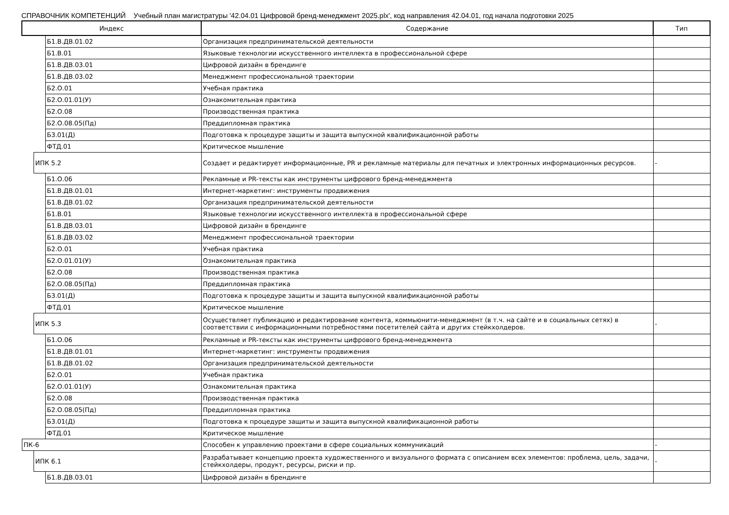СПРАВОЧНИК КОМПЕТЕНЦИЙ Учебный план магистратуры '42.04.01 Цифровой бренд-менеджмент 2025.plx', код направления 42.04.01, год начала подготовки 2025
| Индекс | | | Содержание | Тип |
| --- | --- | --- | --- | --- |
| | | Б1.В.ДВ.01.02 | Организация предпринимательской деятельности | |
| | | Б1.В.01 | Языковые технологии искусственного интеллекта в профессиональной сфере | |
| | | Б1.В.ДВ.03.01 | Цифровой дизайн в брендинге | |
| | | Б1.В.ДВ.03.02 | Менеджмент профессиональной траектории | |
| | | Б2.О.01 | Учебная практика | |
| | | Б2.О.01.01(У) | Ознакомительная практика | |
| | | Б2.О.08 | Производственная практика | |
| | | Б2.О.08.05(Пд) | Преддипломная практика | |
| | | Б3.01(Д) | Подготовка к процедуре защиты и защита выпускной квалификационной работы | |
| | | ФТД.01 | Критическое мышление | |
| | ИПК 5.2 | | Создает и редактирует информационные, PR и рекламные материалы для печатных и электронных информационных ресурсов. | - |
| | | Б1.О.06 | Рекламные и PR-тексты как инструменты цифрового бренд-менеджмента | |
| | | Б1.В.ДВ.01.01 | Интернет-маркетинг: инструменты продвижения | |
| | | Б1.В.ДВ.01.02 | Организация предпринимательской деятельности | |
| | | Б1.В.01 | Языковые технологии искусственного интеллекта в профессиональной сфере | |
| | | Б1.В.ДВ.03.01 | Цифровой дизайн в брендинге | |
| | | Б1.В.ДВ.03.02 | Менеджмент профессиональной траектории | |
| | | Б2.О.01 | Учебная практика | |
| | | Б2.О.01.01(У) | Ознакомительная практика | |
| | | Б2.О.08 | Производственная практика | |
| | | Б2.О.08.05(Пд) | Преддипломная практика | |
| | | Б3.01(Д) | Подготовка к процедуре защиты и защита выпускной квалификационной работы | |
| | | ФТД.01 | Критическое мышление | |
| | ИПК 5.3 | | Осуществляет публикацию и редактирование контента, коммьюнити-менеджмент (в т.ч. на сайте и в социальных сетях) в соответствии с информационными потребностями посетителей сайта и других стейкхолдеров. | - |
| | | Б1.О.06 | Рекламные и PR-тексты как инструменты цифрового бренд-менеджмента | |
| | | Б1.В.ДВ.01.01 | Интернет-маркетинг: инструменты продвижения | |
| | | Б1.В.ДВ.01.02 | Организация предпринимательской деятельности | |
| | | Б2.О.01 | Учебная практика | |
| | | Б2.О.01.01(У) | Ознакомительная практика | |
| | | Б2.О.08 | Производственная практика | |
| | | Б2.О.08.05(Пд) | Преддипломная практика | |
| | | Б3.01(Д) | Подготовка к процедуре защиты и защита выпускной квалификационной работы | |
| | | ФТД.01 | Критическое мышление | |
| ПК-6 | | | Способен к управлению проектами в сфере социальных коммуникаций | - |
| | ИПК 6.1 | | Разрабатывает концепцию проекта художественного и визуального формата с описанием всех элементов: проблема, цель, задачи, стейкхолдеры, продукт, ресурсы, риски и пр. | - |
| | | Б1.В.ДВ.03.01 | Цифровой дизайн в брендинге | |